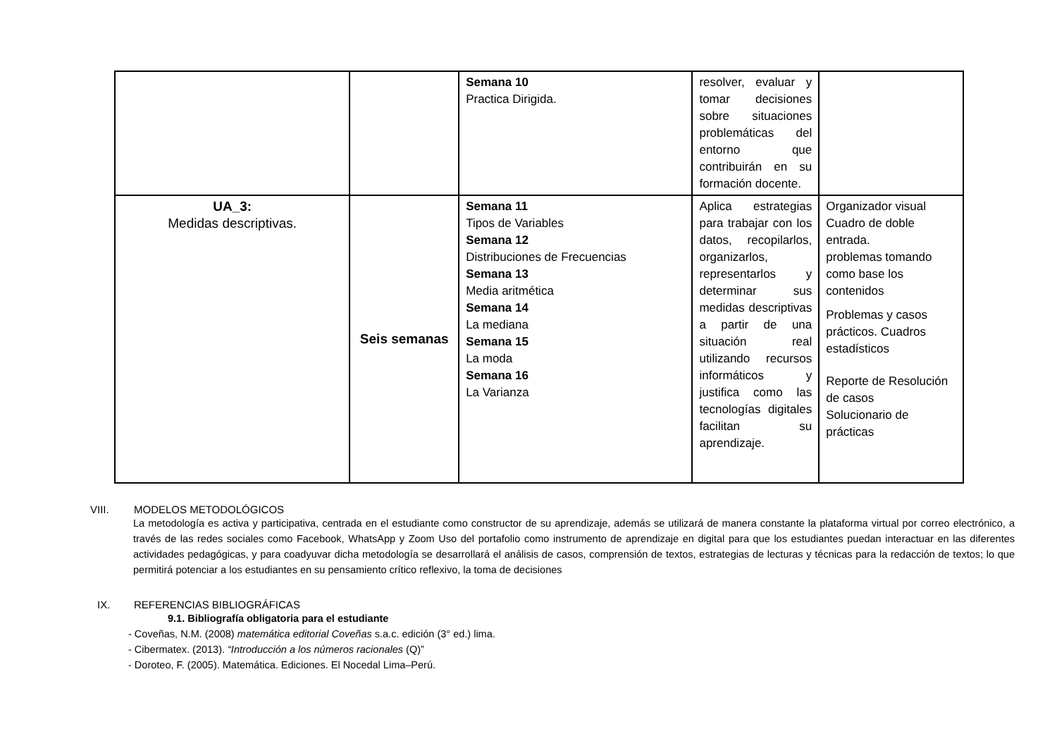| | | Semana 10 Practica Dirigida. | resolver, evaluar y tomar decisiones sobre situaciones problemáticas del entorno que contribuirán en su formación docente. | |
| UA_3: Medidas descriptivas. | Seis semanas | Semana 11 Tipos de Variables Semana 12 Distribuciones de Frecuencias Semana 13 Media aritmética Semana 14 La mediana Semana 15 La moda Semana 16 La Varianza | Aplica estrategias para trabajar con los datos, recopilarlos, organizarlos, representarlos y determinar sus medidas descriptivas a partir de una situación real utilizando recursos informáticos y justifica como las tecnologías digitales facilitan su aprendizaje. | Organizador visual Cuadro de doble entrada. problemas tomando como base los contenidos Problemas y casos prácticos. Cuadros estadísticos Reporte de Resolución de casos Solucionario de prácticas |
VIII. MODELOS METODOLÓGICOS
La metodología es activa y participativa, centrada en el estudiante como constructor de su aprendizaje, además se utilizará de manera constante la plataforma virtual por correo electrónico, a través de las redes sociales como Facebook, WhatsApp y Zoom Uso del portafolio como instrumento de aprendizaje en digital para que los estudiantes puedan interactuar en las diferentes actividades pedagógicas, y para coadyuvar dicha metodología se desarrollará el análisis de casos, comprensión de textos, estrategias de lecturas y técnicas para la redacción de textos; lo que permitirá potenciar a los estudiantes en su pensamiento crítico reflexivo, la toma de decisiones
IX. REFERENCIAS BIBLIOGRÁFICAS
9.1. Bibliografía obligatoria para el estudiante
- Coveñas, N.M. (2008) matemática editorial Coveñas s.a.c. edición (3° ed.) lima.
- Cibermatex. (2013). “Introducción a los números racionales (Q)”
- Doroteo, F. (2005). Matemática. Ediciones. El Nocedal Lima–Perú.